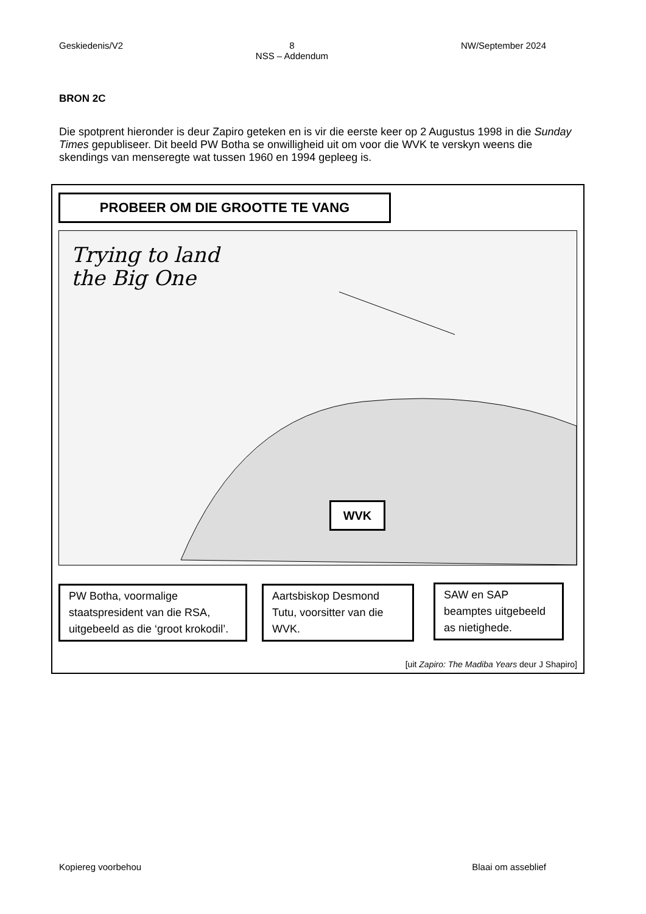Geskiedenis/V2 8
NSS – Addendum NW/September 2024
BRON 2C
Die spotprent hieronder is deur Zapiro geteken en is vir die eerste keer op 2 Augustus 1998 in die Sunday Times gepubliseer. Dit beeld PW Botha se onwilligheid uit om voor die WVK te verskyn weens die skendings van menseregte wat tussen 1960 en 1994 gepleeg is.
PROBEER OM DIE GROOTTE TE VANG
Trying to land
the Big One
WVK
PW Botha, voormalige staatspresident van die RSA, uitgebeeld as die ‘groot krokodil’.
Aartsbiskop Desmond Tutu, voorsitter van die WVK.
SAW en SAP beamptes uitgebeeld as nietighede.
[uit Zapiro: The Madiba Years deur J Shapiro]
Kopiereg voorbehou Blaai om asseblief